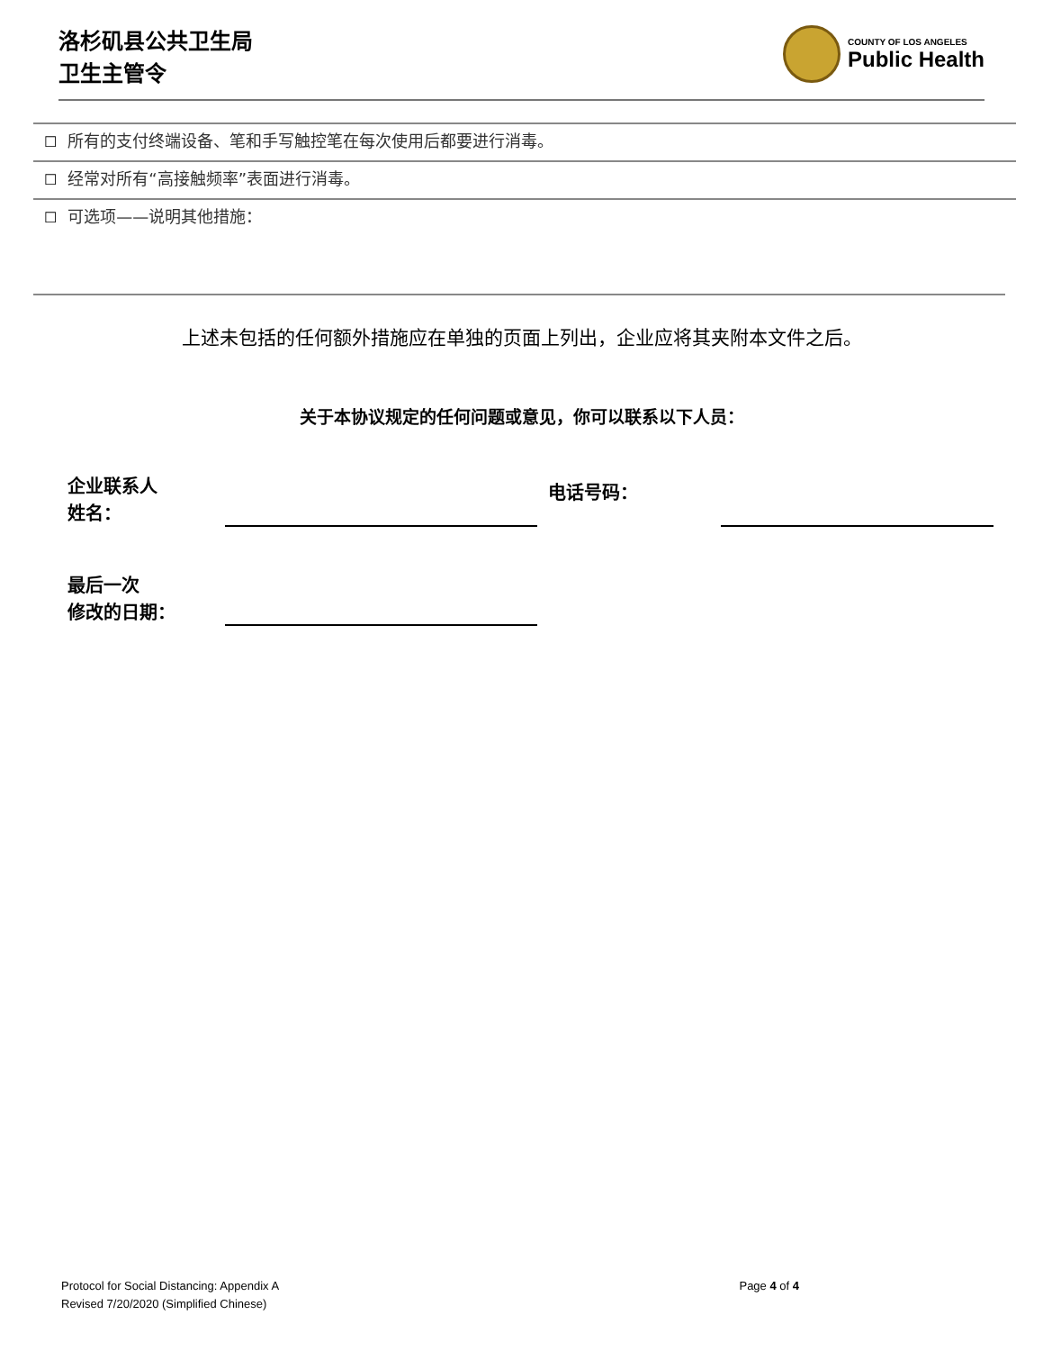洛杉矶县公共卫生局
卫生主管令
COUNTY OF LOS ANGELES
Public Health
☐ 所有的支付终端设备、笔和手写触控笔在每次使用后都要进行消毒。
☐ 经常对所有“高接触频率”表面进行消毒。
☐ 可选项——说明其他措施：
上述未包括的任何额外措施应在单独的页面上列出，企业应将其夹附本文件之后。
关于本协议规定的任何问题或意见，你可以联系以下人员：
企业联系人
姓名：
电话号码：
最后一次
修改的日期：
Protocol for Social Distancing: Appendix A
Revised 7/20/2020 (Simplified Chinese)
Page 4 of 4